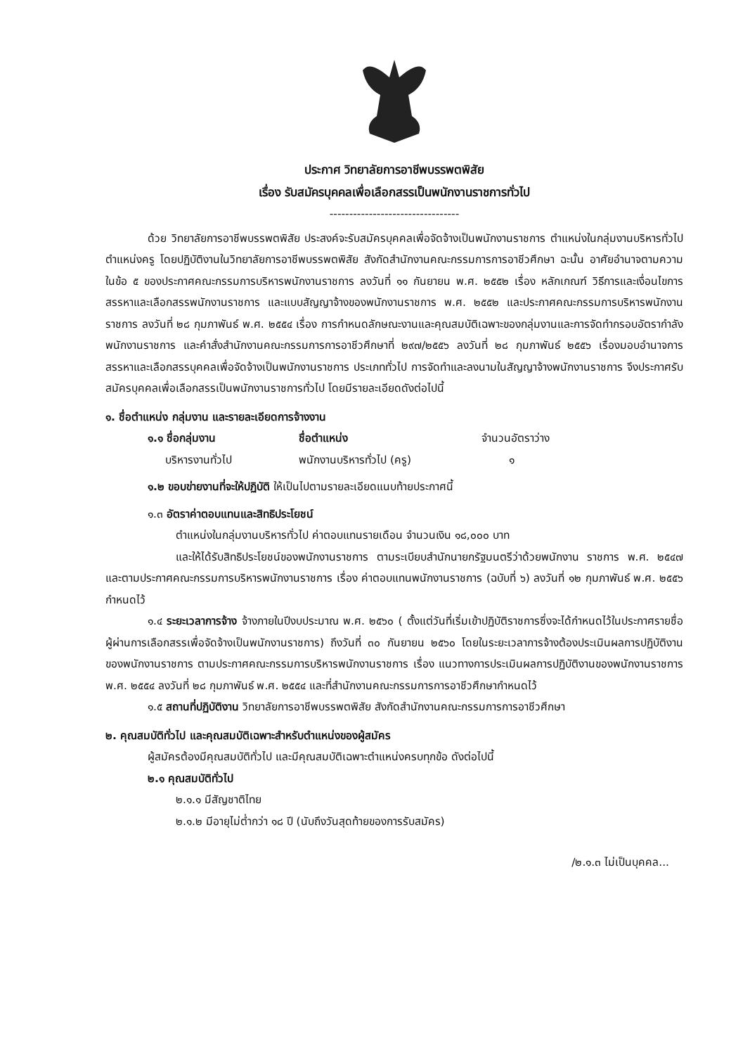ประกาศ วิทยาลัยการอาชีพบรรพตพิสัย
เรื่อง รับสมัครบุคคลเพื่อเลือกสรรเป็นพนักงานราชการทั่วไป
---------------------------------
ด้วย วิทยาลัยการอาชีพบรรพตพิสัย ประสงค์จะรับสมัครบุคคลเพื่อจัดจ้างเป็นพนักงานราชการ ตำแหน่งในกลุ่มงานบริหารทั่วไป ตำแหน่งครู โดยปฏิบัติงานในวิทยาลัยการอาชีพบรรพตพิสัย สังกัดสำนักงานคณะกรรมการการอาชีวศึกษา ฉะนั้น อาศัยอำนาจตามความในข้อ ๕ ของประกาศคณะกรรมการบริหารพนักงานราชการ ลงวันที่ ๑๑ กันยายน พ.ศ. ๒๕๕๒ เรื่อง หลักเกณฑ์ วิธีการและเงื่อนไขการสรรหาและเลือกสรรพนักงานราชการ และแบบสัญญาจ้างของพนักงานราชการ พ.ศ. ๒๕๕๒ และประกาศคณะกรรมการบริหารพนักงานราชการ ลงวันที่ ๒๘ กุมภาพันธ์ พ.ศ. ๒๕๕๔ เรื่อง การกำหนดลักษณะงานและคุณสมบัติเฉพาะของกลุ่มงานและการจัดทำกรอบอัตรากำลังพนักงานราชการ และคำสั่งสำนักงานคณะกรรมการการอาชีวศึกษาที่ ๒๙๗/๒๕๕๖ ลงวันที่ ๒๘ กุมภาพันธ์ ๒๕๕๖ เรื่องมอบอำนาจการสรรหาและเลือกสรรบุคคลเพื่อจัดจ้างเป็นพนักงานราชการ ประเภททั่วไป การจัดทำและลงนามในสัญญาจ้างพนักงานราชการ จึงประกาศรับสมัครบุคคลเพื่อเลือกสรรเป็นพนักงานราชการทั่วไป โดยมีรายละเอียดดังต่อไปนี้
๑. ชื่อตำแหน่ง กลุ่มงาน และรายละเอียดการจ้างงาน
๑.๑ ชื่อกลุ่มงาน ชื่อตำแหน่ง จำนวนอัตราว่าง
บริหารงานทั่วไป พนักงานบริหารทั่วไป (ครู) ๑
๑.๒ ขอบข่ายงานที่จะให้ปฏิบัติ ให้เป็นไปตามรายละเอียดแนบท้ายประกาศนี้
๑.๓ อัตราค่าตอบแทนและสิทธิประโยชน์
ตำแหน่งในกลุ่มงานบริหารทั่วไป ค่าตอบแทนรายเดือน จำนวนเงิน ๑๘,๐๐๐ บาท
และให้ได้รับสิทธิประโยชน์ของพนักงานราชการ ตามระเบียบสำนักนายกรัฐมนตรีว่าด้วยพนักงาน ราชการ พ.ศ. ๒๕๔๗ และตามประกาศคณะกรรมการบริหารพนักงานราชการ เรื่อง ค่าตอบแทนพนักงานราชการ (ฉบับที่ ๖) ลงวันที่ ๑๒ กุมภาพันธ์ พ.ศ. ๒๕๕๖ กำหนดไว้
๑.๔ ระยะเวลาการจ้าง จ้างภายในปีงบประมาณ พ.ศ. ๒๕๖๐ ( ตั้งแต่วันที่เริ่มเข้าปฏิบัติราชการซึ่งจะได้กำหนดไว้ในประกาศรายชื่อผู้ผ่านการเลือกสรรเพื่อจัดจ้างเป็นพนักงานราชการ) ถึงวันที่ ๓๐ กันยายน ๒๕๖๐ โดยในระยะเวลาการจ้างต้องประเมินผลการปฏิบัติงานของพนักงานราชการ ตามประกาศคณะกรรมการบริหารพนักงานราชการ เรื่อง แนวทางการประเมินผลการปฏิบัติงานของพนักงานราชการ พ.ศ. ๒๕๕๔ ลงวันที่ ๒๘ กุมภาพันธ์ พ.ศ. ๒๕๕๔ และที่สำนักงานคณะกรรมการการอาชีวศึกษากำหนดไว้
๑.๕ สถานที่ปฏิบัติงาน วิทยาลัยการอาชีพบรรพตพิสัย สังกัดสำนักงานคณะกรรมการการอาชีวศึกษา
๒. คุณสมบัติทั่วไป และคุณสมบัติเฉพาะสำหรับตำแหน่งของผู้สมัคร
ผู้สมัครต้องมีคุณสมบัติทั่วไป และมีคุณสมบัติเฉพาะตำแหน่งครบทุกข้อ ดังต่อไปนี้
๒.๑ คุณสมบัติทั่วไป
๒.๑.๑ มีสัญชาติไทย
๒.๑.๒ มีอายุไม่ต่ำกว่า ๑๘ ปี (นับถึงวันสุดท้ายของการรับสมัคร)
/๒.๑.๓ ไม่เป็นบุคคล...